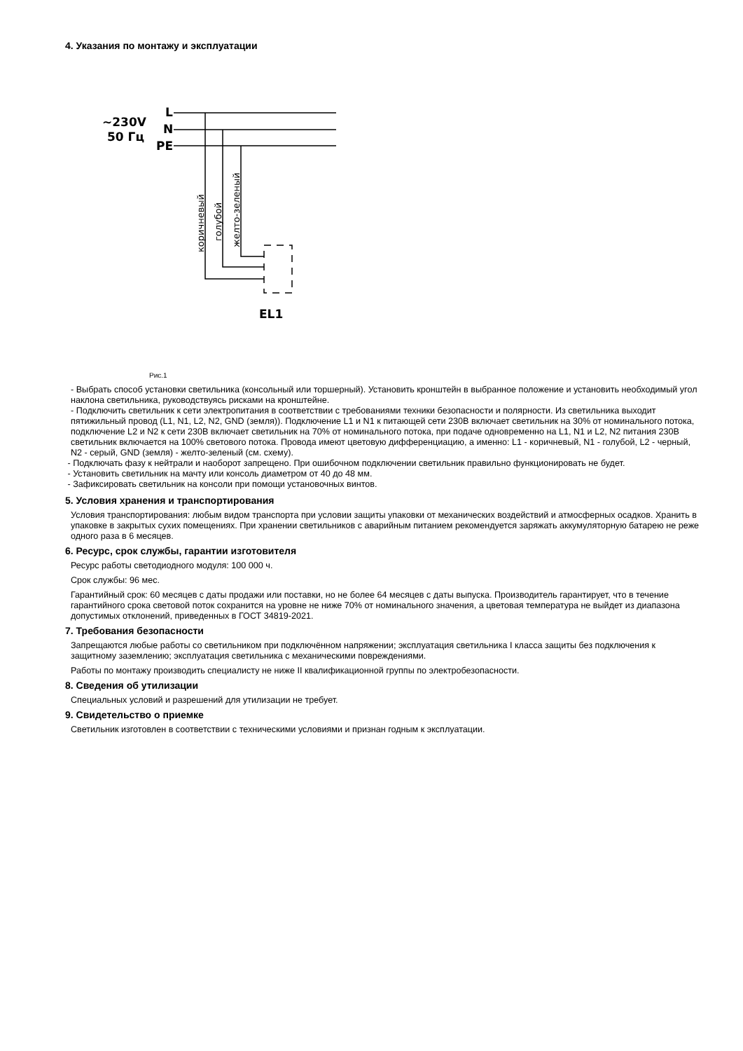4. Указания по монтажу и эксплуатации
~230V
50 Гц
L
N
PE
EL1
коричневый
голубой
желто-зеленый
Рис.1
- Выбрать способ установки светильника (консольный или торшерный). Установить кронштейн в выбранное положение и установить необходимый угол наклона светильника, руководствуясь рисками на кронштейне.
- Подключить светильник к сети электропитания в соответствии с требованиями техники безопасности и полярности. Из светильника выходит пятижильный провод (L1, N1, L2, N2, GND (земля)). Подключение L1 и N1 к питающей сети 230В включает светильник на 30% от номинального потока, подключение L2 и N2 к сети 230В включает светильник на 70% от номинального потока, при подаче одновременно на L1, N1 и L2, N2 питания 230В светильник включается на 100% светового потока. Провода имеют цветовую дифференциацию, а именно: L1 - коричневый, N1 - голубой, L2 - черный, N2 - серый, GND (земля) - желто-зеленый (см. схему).
- Подключать фазу к нейтрали и наоборот запрещено. При ошибочном подключении светильник правильно функционировать не будет.
- Установить светильник на мачту или консоль диаметром от 40 до 48 мм.
- Зафиксировать светильник на консоли при помощи установочных винтов.
5. Условия хранения и транспортирования
Условия транспортирования: любым видом транспорта при условии защиты упаковки от механических воздействий и атмосферных осадков. Хранить в упаковке в закрытых сухих помещениях. При хранении светильников с аварийным питанием рекомендуется заряжать аккумуляторную батарею не реже одного раза в 6 месяцев.
6. Ресурс, срок службы, гарантии изготовителя
Ресурс работы светодиодного модуля: 100 000 ч.
Срок службы: 96 мес.
Гарантийный срок: 60 месяцев с даты продажи или поставки, но не более 64 месяцев с даты выпуска. Производитель гарантирует, что в течение гарантийного срока световой поток сохранится на уровне не ниже 70% от номинального значения, а цветовая температура не выйдет из диапазона допустимых отклонений, приведенных в ГОСТ 34819-2021.
7. Требования безопасности
Запрещаются любые работы со светильником при подключённом напряжении; эксплуатация светильника I класса защиты без подключения к защитному заземлению; эксплуатация светильника с механическими повреждениями.
Работы по монтажу производить специалисту не ниже II квалификационной группы по электробезопасности.
8. Сведения об утилизации
Специальных условий и разрешений для утилизации не требует.
9. Свидетельство о приемке
Светильник изготовлен в соответствии с техническими условиями и признан годным к эксплуатации.